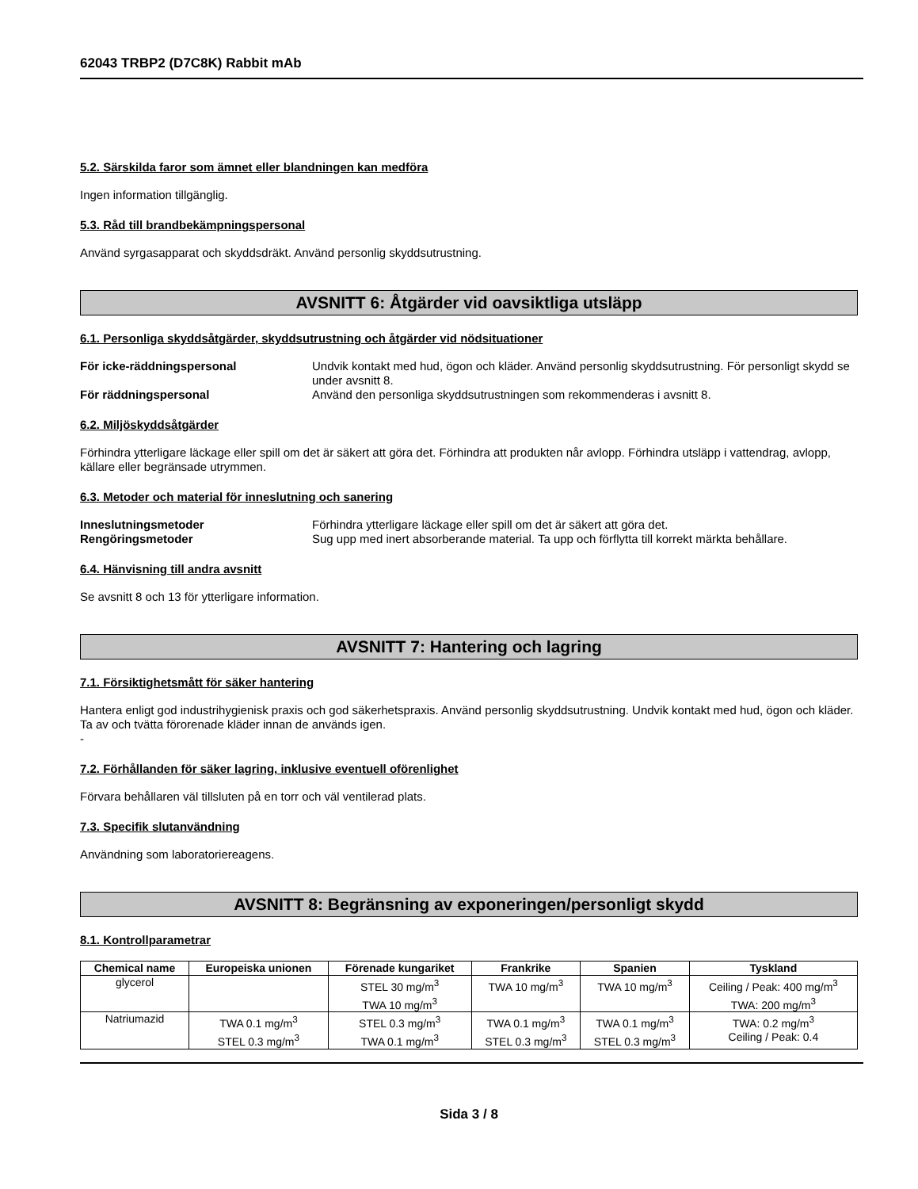62043 TRBP2 (D7C8K) Rabbit mAb
5.2. Särskilda faror som ämnet eller blandningen kan medföra
Ingen information tillgänglig.
5.3. Råd till brandbekämpningspersonal
Använd syrgasapparat och skyddsdräkt. Använd personlig skyddsutrustning.
AVSNITT 6: Åtgärder vid oavsiktliga utsläpp
6.1. Personliga skyddsåtgärder, skyddsutrustning och åtgärder vid nödsituationer
För icke-räddningspersonal Undvik kontakt med hud, ögon och kläder. Använd personlig skyddsutrustning. För personligt skydd se under avsnitt 8. För räddningspersonal Använd den personliga skyddsutrustningen som rekommenderas i avsnitt 8.
6.2. Miljöskyddsåtgärder
Förhindra ytterligare läckage eller spill om det är säkert att göra det. Förhindra att produkten når avlopp. Förhindra utsläpp i vattendrag, avlopp, källare eller begränsade utrymmen.
6.3. Metoder och material för inneslutning och sanering
Inneslutningsmetoder Förhindra ytterligare läckage eller spill om det är säkert att göra det. Rengöringsmetoder Sug upp med inert absorberande material. Ta upp och förflytta till korrekt märkta behållare.
6.4. Hänvisning till andra avsnitt
Se avsnitt 8 och 13 för ytterligare information.
AVSNITT 7: Hantering och lagring
7.1. Försiktighetsmått för säker hantering
Hantera enligt god industrihygienisk praxis och god säkerhetspraxis. Använd personlig skyddsutrustning. Undvik kontakt med hud, ögon och kläder. Ta av och tvätta förorenade kläder innan de används igen.
-
7.2. Förhållanden för säker lagring, inklusive eventuell oförenlighet
Förvara behållaren väl tillsluten på en torr och väl ventilerad plats.
7.3. Specifik slutanvändning
Användning som laboratoriereagens.
AVSNITT 8: Begränsning av exponeringen/personligt skydd
8.1. Kontrollparametrar
| Chemical name | Europeiska unionen | Förenade kungariket | Frankrike | Spanien | Tyskland |
| --- | --- | --- | --- | --- | --- |
| glycerol | | STEL 30 mg/m<sup>3</sup> TWA 10 mg/m<sup>3</sup> | TWA 10 mg/m<sup>3</sup> | TWA 10 mg/m<sup>3</sup> | Ceiling / Peak: 400 mg/m<sup>3</sup> TWA: 200 mg/m<sup>3</sup> |
| Natriumazid | TWA 0.1 mg/m<sup>3</sup> STEL 0.3 mg/m<sup>3</sup> | STEL 0.3 mg/m<sup>3</sup> TWA 0.1 mg/m<sup>3</sup> | TWA 0.1 mg/m<sup>3</sup> STEL 0.3 mg/m<sup>3</sup> | TWA 0.1 mg/m<sup>3</sup> STEL 0.3 mg/m<sup>3</sup> | TWA: 0.2 mg/m<sup>3</sup> Ceiling / Peak: 0.4 |
Sida 3 / 8